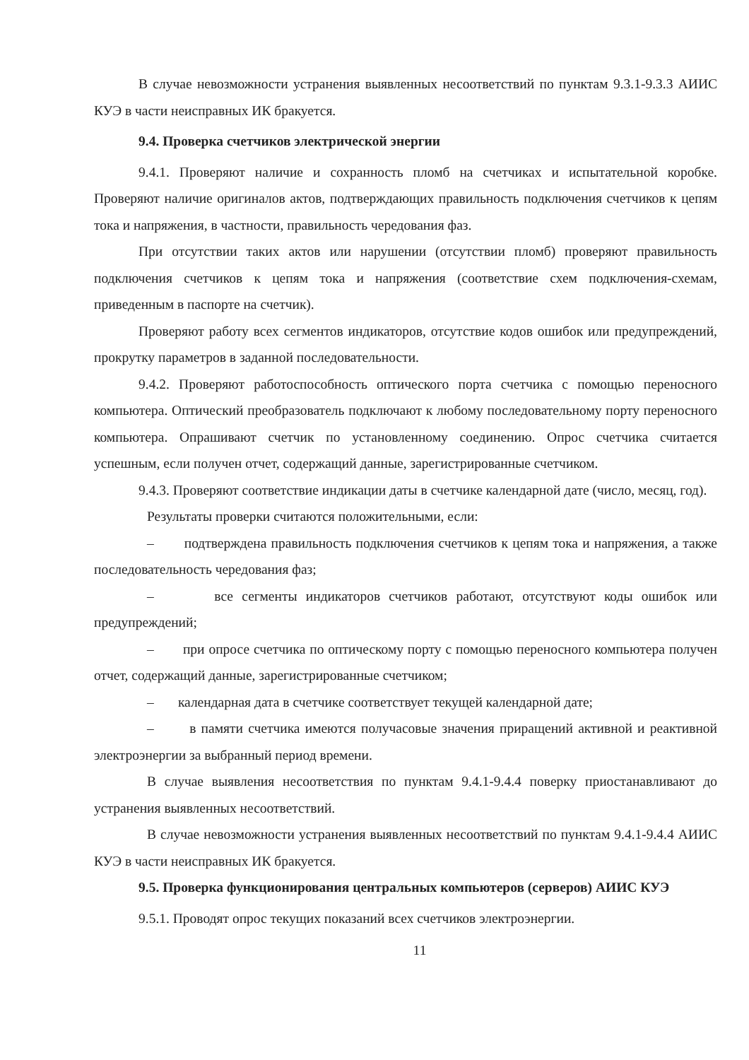В случае невозможности устранения выявленных несоответствий по пунктам 9.3.1-9.3.3 АИИС КУЭ в части неисправных ИК бракуется.
9.4. Проверка счетчиков электрической энергии
9.4.1. Проверяют наличие и сохранность пломб на счетчиках и испытательной коробке. Проверяют наличие оригиналов актов, подтверждающих правильность подключения счетчиков к цепям тока и напряжения, в частности, правильность чередования фаз.
При отсутствии таких актов или нарушении (отсутствии пломб) проверяют правильность подключения счетчиков к цепям тока и напряжения (соответствие схем подключения-схемам, приведенным в паспорте на счетчик).
Проверяют работу всех сегментов индикаторов, отсутствие кодов ошибок или предупреждений, прокрутку параметров в заданной последовательности.
9.4.2. Проверяют работоспособность оптического порта счетчика с помощью переносного компьютера. Оптический преобразователь подключают к любому последовательному порту переносного компьютера. Опрашивают счетчик по установленному соединению. Опрос счетчика считается успешным, если получен отчет, содержащий данные, зарегистрированные счетчиком.
9.4.3. Проверяют соответствие индикации даты в счетчике календарной дате (число, месяц, год).
Результаты проверки считаются положительными, если:
– подтверждена правильность подключения счетчиков к цепям тока и напряжения, а также последовательность чередования фаз;
– все сегменты индикаторов счетчиков работают, отсутствуют коды ошибок или предупреждений;
– при опросе счетчика по оптическому порту с помощью переносного компьютера получен отчет, содержащий данные, зарегистрированные счетчиком;
– календарная дата в счетчике соответствует текущей календарной дате;
– в памяти счетчика имеются получасовые значения приращений активной и реактивной электроэнергии за выбранный период времени.
В случае выявления несоответствия по пунктам 9.4.1-9.4.4 поверку приостанавливают до устранения выявленных несоответствий.
В случае невозможности устранения выявленных несоответствий по пунктам 9.4.1-9.4.4 АИИС КУЭ в части неисправных ИК бракуется.
9.5. Проверка функционирования центральных компьютеров (серверов) АИИС КУЭ
9.5.1. Проводят опрос текущих показаний всех счетчиков электроэнергии.
11